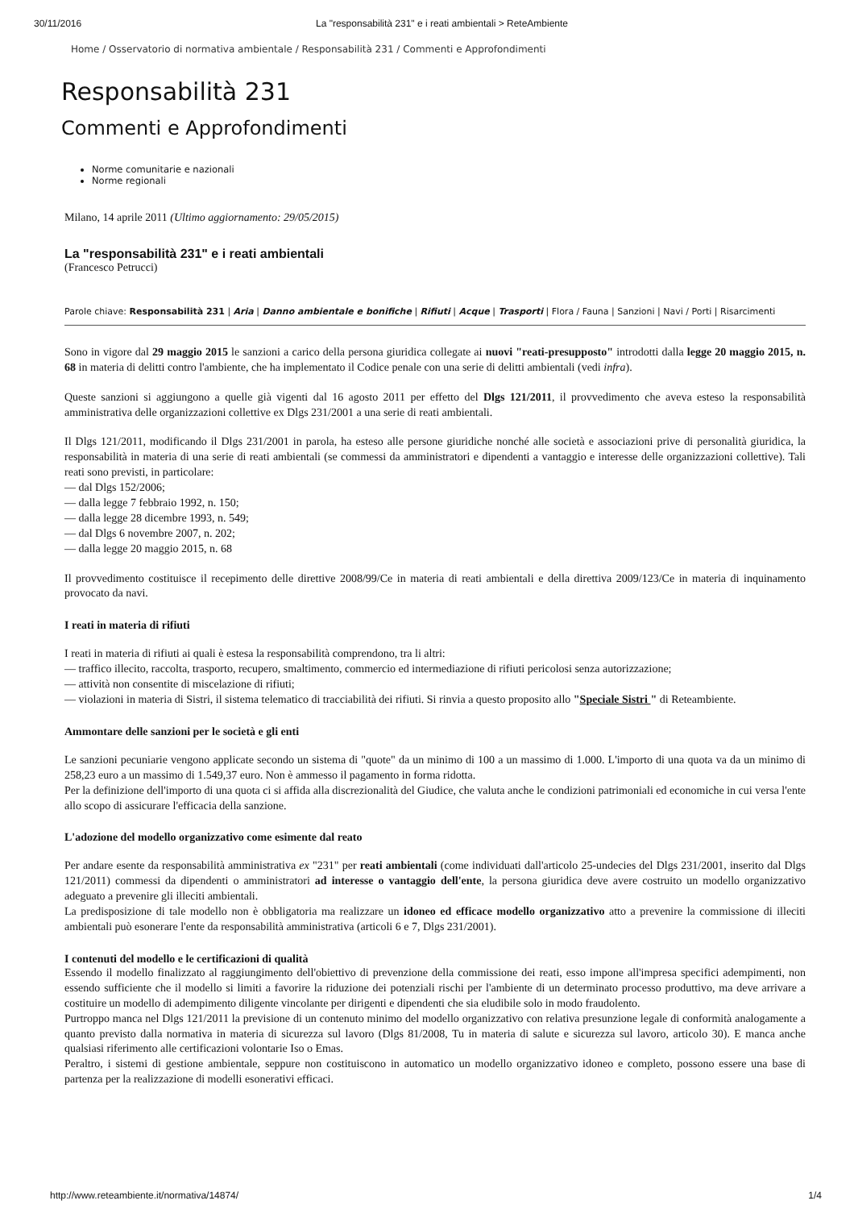30/11/2016 La "responsabilità 231" e i reati ambientali > ReteAmbiente
Home / Osservatorio di normativa ambientale / Responsabilità 231 / Commenti e Approfondimenti
Responsabilità 231
Commenti e Approfondimenti
Norme comunitarie e nazionali
Norme regionali
Milano, 14 aprile 2011 (Ultimo aggiornamento: 29/05/2015)
La "responsabilità 231" e i reati ambientali
(Francesco Petrucci)
Parole chiave: Responsabilità 231 | Aria | Danno ambientale e bonifiche | Rifiuti | Acque | Trasporti | Flora / Fauna | Sanzioni | Navi / Porti | Risarcimenti
Sono in vigore dal 29 maggio 2015 le sanzioni a carico della persona giuridica collegate ai nuovi "reati-presupposto" introdotti dalla legge 20 maggio 2015, n. 68 in materia di delitti contro l'ambiente, che ha implementato il Codice penale con una serie di delitti ambientali (vedi infra).
Queste sanzioni si aggiungono a quelle già vigenti dal 16 agosto 2011 per effetto del Dlgs 121/2011, il provvedimento che aveva esteso la responsabilità amministrativa delle organizzazioni collettive ex Dlgs 231/2001 a una serie di reati ambientali.
Il Dlgs 121/2011, modificando il Dlgs 231/2001 in parola, ha esteso alle persone giuridiche nonché alle società e associazioni prive di personalità giuridica, la responsabilità in materia di una serie di reati ambientali (se commessi da amministratori e dipendenti a vantaggio e interesse delle organizzazioni collettive). Tali reati sono previsti, in particolare:
— dal Dlgs 152/2006;
— dalla legge 7 febbraio 1992, n. 150;
— dalla legge 28 dicembre 1993, n. 549;
— dal Dlgs 6 novembre 2007, n. 202;
— dalla legge 20 maggio 2015, n. 68
Il provvedimento costituisce il recepimento delle direttive 2008/99/Ce in materia di reati ambientali e della direttiva 2009/123/Ce in materia di inquinamento provocato da navi.
I reati in materia di rifiuti
I reati in materia di rifiuti ai quali è estesa la responsabilità comprendono, tra li altri:
— traffico illecito, raccolta, trasporto, recupero, smaltimento, commercio ed intermediazione di rifiuti pericolosi senza autorizzazione;
— attività non consentite di miscelazione di rifiuti;
— violazioni in materia di Sistri, il sistema telematico di tracciabilità dei rifiuti. Si rinvia a questo proposito allo "Speciale Sistri " di Reteambiente.
Ammontare delle sanzioni per le società e gli enti
Le sanzioni pecuniarie vengono applicate secondo un sistema di "quote" da un minimo di 100 a un massimo di 1.000. L'importo di una quota va da un minimo di 258,23 euro a un massimo di 1.549,37 euro. Non è ammesso il pagamento in forma ridotta.
Per la definizione dell'importo di una quota ci si affida alla discrezionalità del Giudice, che valuta anche le condizioni patrimoniali ed economiche in cui versa l'ente allo scopo di assicurare l'efficacia della sanzione.
L'adozione del modello organizzativo come esimente dal reato
Per andare esente da responsabilità amministrativa ex "231" per reati ambientali (come individuati dall'articolo 25-undecies del Dlgs 231/2001, inserito dal Dlgs 121/2011) commessi da dipendenti o amministratori ad interesse o vantaggio dell'ente, la persona giuridica deve avere costruito un modello organizzativo adeguato a prevenire gli illeciti ambientali.
La predisposizione di tale modello non è obbligatoria ma realizzare un idoneo ed efficace modello organizzativo atto a prevenire la commissione di illeciti ambientali può esonerare l'ente da responsabilità amministrativa (articoli 6 e 7, Dlgs 231/2001).
I contenuti del modello e le certificazioni di qualità
Essendo il modello finalizzato al raggiungimento dell'obiettivo di prevenzione della commissione dei reati, esso impone all'impresa specifici adempimenti, non essendo sufficiente che il modello si limiti a favorire la riduzione dei potenziali rischi per l'ambiente di un determinato processo produttivo, ma deve arrivare a costituire un modello di adempimento diligente vincolante per dirigenti e dipendenti che sia eludibile solo in modo fraudolento.
Purtroppo manca nel Dlgs 121/2011 la previsione di un contenuto minimo del modello organizzativo con relativa presunzione legale di conformità analogamente a quanto previsto dalla normativa in materia di sicurezza sul lavoro (Dlgs 81/2008, Tu in materia di salute e sicurezza sul lavoro, articolo 30). E manca anche qualsiasi riferimento alle certificazioni volontarie Iso o Emas.
Peraltro, i sistemi di gestione ambientale, seppure non costituiscono in automatico un modello organizzativo idoneo e completo, possono essere una base di partenza per la realizzazione di modelli esonerativi efficaci.
http://www.reteambiente.it/normativa/14874/ 1/4